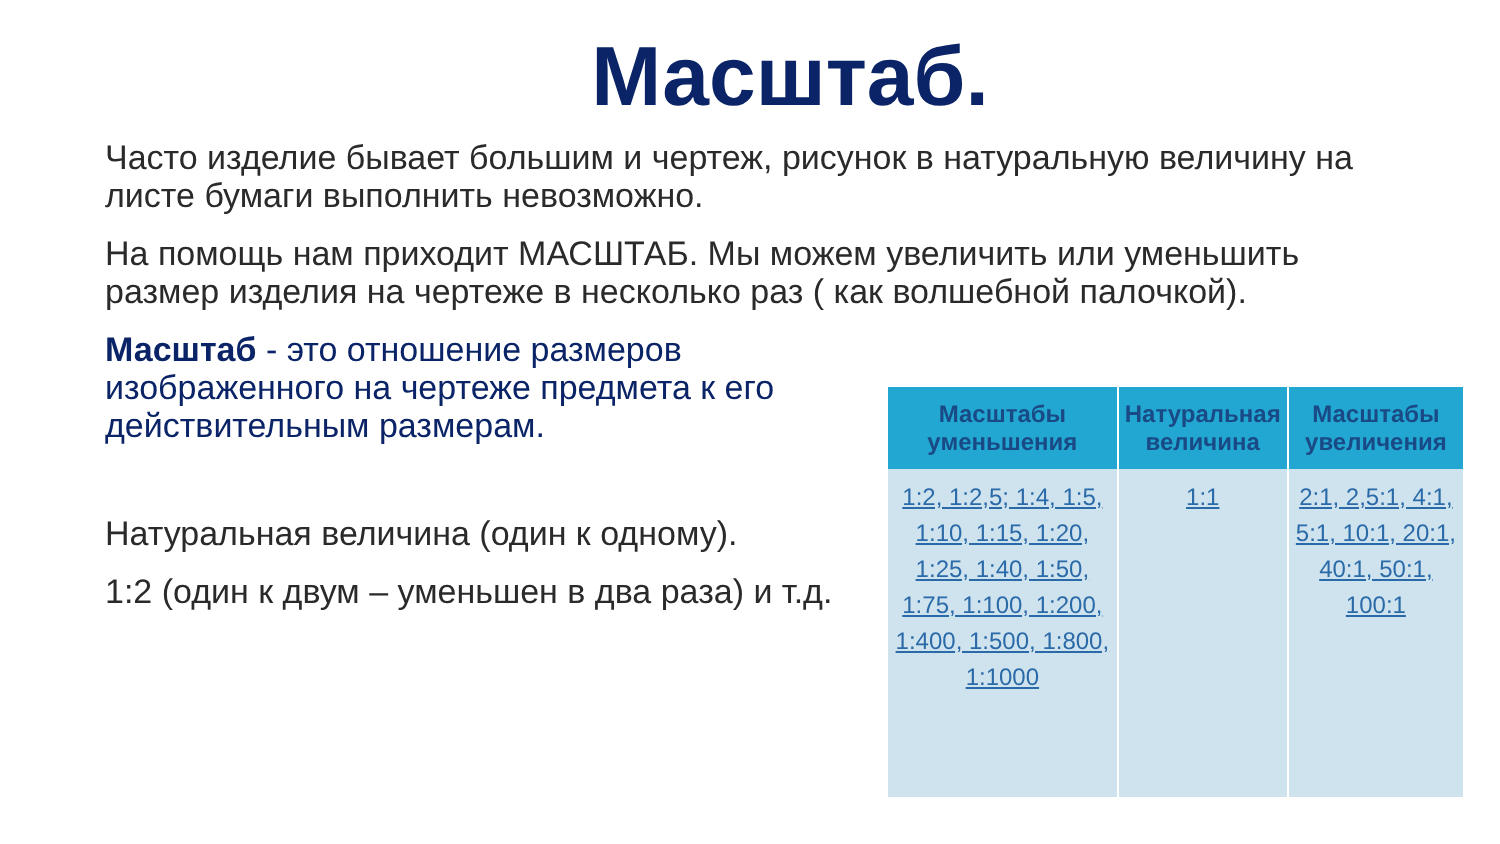Масштаб.
Часто изделие бывает большим и чертеж, рисунок в натуральную величину на листе бумаги выполнить невозможно.
На помощь нам приходит МАСШТАБ. Мы можем увеличить или уменьшить размер изделия на чертеже в несколько раз ( как волшебной палочкой).
Масштаб - это отношение размеров изображенного на чертеже предмета к его действительным размерам.
Натуральная величина (один к одному).
1:2 (один к двум – уменьшен в два раза) и т.д.
| Масштабы уменьшения | Натуральная величина | Масштабы увеличения |
| --- | --- | --- |
| 1:2, 1:2,5; 1:4, 1:5, 1:10, 1:15, 1:20, 1:25, 1:40, 1:50, 1:75, 1:100, 1:200, 1:400, 1:500, 1:800, 1:1000 | 1:1 | 2:1, 2,5:1, 4:1, 5:1, 10:1, 20:1, 40:1, 50:1, 100:1 |